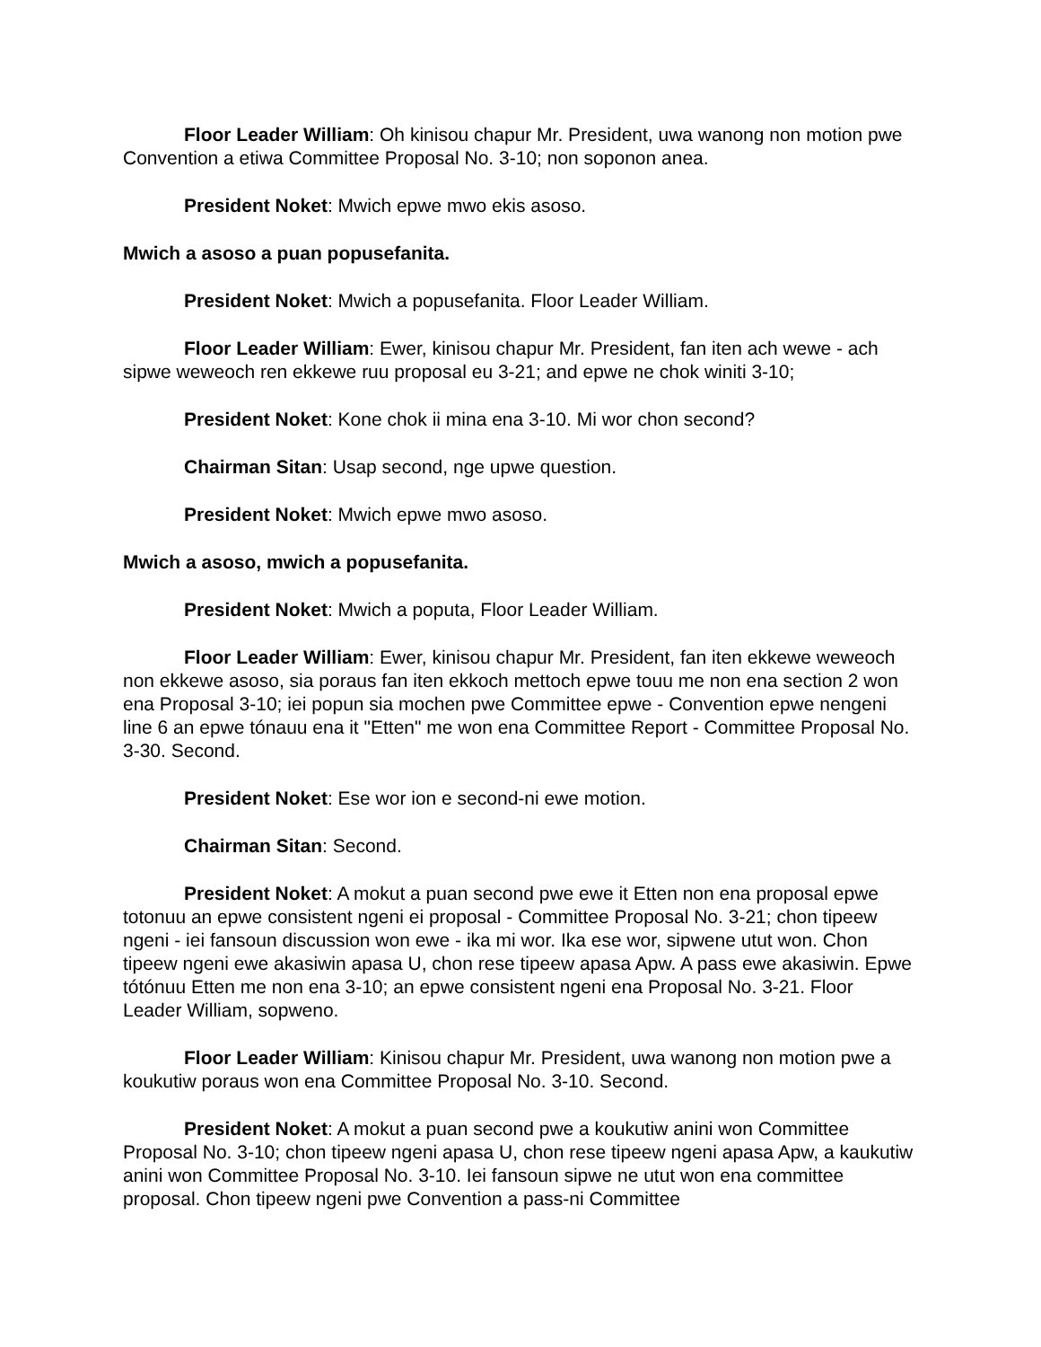Floor Leader William: Oh kinisou chapur Mr. President, uwa wanong non motion pwe Convention a etiwa Committee Proposal No. 3-10; non soponon anea.
President Noket: Mwich epwe mwo ekis asoso.
Mwich a asoso a puan popusefanita.
President Noket: Mwich a popusefanita. Floor Leader William.
Floor Leader William: Ewer, kinisou chapur Mr. President, fan iten ach wewe - ach sipwe weweoch ren ekkewe ruu proposal eu 3-21; and epwe ne chok winiti 3-10;
President Noket: Kone chok ii mina ena 3-10. Mi wor chon second?
Chairman Sitan: Usap second, nge upwe question.
President Noket: Mwich epwe mwo asoso.
Mwich a asoso, mwich a popusefanita.
President Noket: Mwich a poputa, Floor Leader William.
Floor Leader William: Ewer, kinisou chapur Mr. President, fan iten ekkewe weweoch non ekkewe asoso, sia poraus fan iten ekkoch mettoch epwe touu me non ena section 2 won ena Proposal 3-10; iei popun sia mochen pwe Committee epwe - Convention epwe nengeni line 6 an epwe tónauu ena it "Etten" me won ena Committee Report - Committee Proposal No. 3-30. Second.
President Noket: Ese wor ion e second-ni ewe motion.
Chairman Sitan: Second.
President Noket: A mokut a puan second pwe ewe it Etten non ena proposal epwe totonuu an epwe consistent ngeni ei proposal - Committee Proposal No. 3-21; chon tipeew ngeni - iei fansoun discussion won ewe - ika mi wor. Ika ese wor, sipwene utut won. Chon tipeew ngeni ewe akasiwin apasa U, chon rese tipeew apasa Apw. A pass ewe akasiwin. Epwe tótónuu Etten me non ena 3-10; an epwe consistent ngeni ena Proposal No. 3-21. Floor Leader William, sopweno.
Floor Leader William: Kinisou chapur Mr. President, uwa wanong non motion pwe a koukutiw poraus won ena Committee Proposal No. 3-10. Second.
President Noket: A mokut a puan second pwe a koukutiw anini won Committee Proposal No. 3-10; chon tipeew ngeni apasa U, chon rese tipeew ngeni apasa Apw, a kaukutiw anini won Committee Proposal No. 3-10. Iei fansoun sipwe ne utut won ena committee proposal. Chon tipeew ngeni pwe Convention a pass-ni Committee